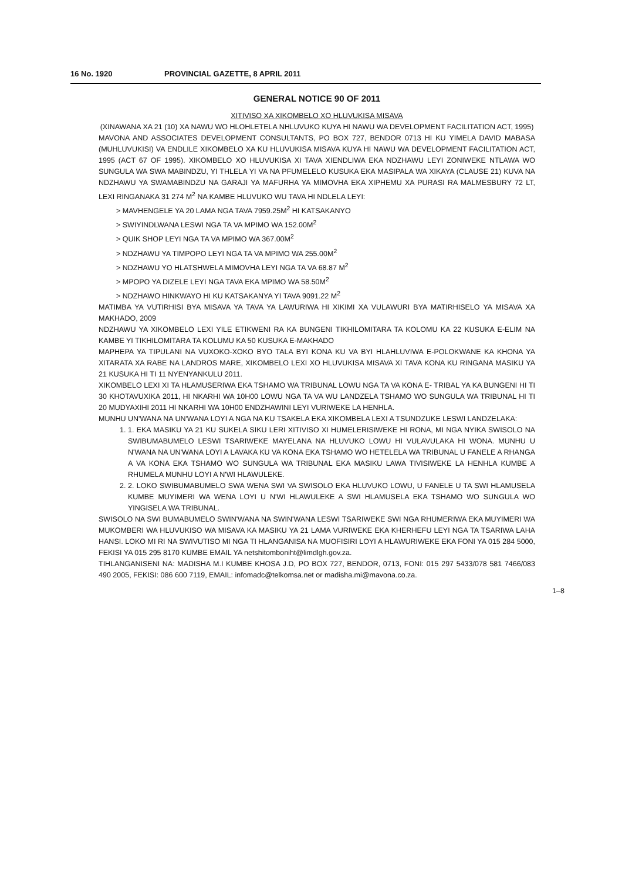16 No. 1920 PROVINCIAL GAZETTE, 8 APRIL 2011
GENERAL NOTICE 90 OF 2011
XITIVISO XA XIKOMBELO XO HLUVUKISA MISAVA
(XINAWANA XA 21 (10) XA NAWU WO HLOHLETELA NHLUVUKO KUYA HI NAWU WA DEVELOPMENT FACILITATION ACT, 1995)
MAVONA AND ASSOCIATES DEVELOPMENT CONSULTANTS, PO BOX 727, BENDOR 0713 HI KU YIMELA DAVID MABASA (MUHLUVUKISI) VA ENDLILE XIKOMBELO XA KU HLUVUKISA MISAVA KUYA HI NAWU WA DEVELOPMENT FACILITATION ACT, 1995 (ACT 67 OF 1995). XIKOMBELO XO HLUVUKISA XI TAVA XIENDLIWA EKA NDZHAWU LEYI ZONIWEKE NTLAWA WO SUNGULA WA SWA MABINDZU, YI THLELA YI VA NA PFUMELELO KUSUKA EKA MASIPALA WA XIKAYA (CLAUSE 21) KUVA NA NDZHAWU YA SWAMABINDZU NA GARAJI YA MAFURHA YA MIMOVHA EKA XIPHEMU XA PURASI RA MALMESBURY 72 LT, LEXI RINGANAKA 31 274 M<sup>2</sup> NA KAMBE HLUVUKO WU TAVA HI NDLELA LEYI:
> MAVHENGELE YA 20 LAMA NGA TAVA 7959.25M<sup>2</sup> HI KATSAKANYO
> SWIYINDLWANA LESWI NGA TA VA MPIMO WA 152.00M<sup>2</sup>
> QUIK SHOP LEYI NGA TA VA MPIMO WA 367.00M<sup>2</sup>
> NDZHAWU YA TIMPOPO LEYI NGA TA VA MPIMO WA 255.00M<sup>2</sup>
> NDZHAWU YO HLATSHWELA MIMOVHA LEYI NGA TA VA 68.87 M<sup>2</sup>
> MPOPO YA DIZELE LEYI NGA TAVA EKA MPIMO WA 58.50M<sup>2</sup>
> NDZHAWO HINKWAYO HI KU KATSAKANYA YI TAVA 9091.22 M<sup>2</sup>
MATIMBA YA VUTIRHISI BYA MISAVA YA TAVA YA LAWURIWA HI XIKIMI XA VULAWURI BYA MATIRHISELO YA MISAVA XA MAKHADO, 2009
NDZHAWU YA XIKOMBELO LEXI YILE ETIKWENI RA KA BUNGENI TIKHILOMITARA TA KOLOMU KA 22 KUSUKA E-ELIM NA KAMBE YI TIKHILOMITARA TA KOLUMU KA 50 KUSUKA E-MAKHADO
MAPHEPA YA TIPULANI NA VUXOKO-XOKO BYO TALA BYI KONA KU VA BYI HLAHLUVIWA E-POLOKWANE KA KHONA YA XITARATA XA RABE NA LANDROS MARE, XIKOMBELO LEXI XO HLUVUKISA MISAVA XI TAVA KONA KU RINGANA MASIKU YA 21 KUSUKA HI TI 11 NYENYANKULU 2011.
XIKOMBELO LEXI XI TA HLAMUSERIWA EKA TSHAMO WA TRIBUNAL LOWU NGA TA VA KONA E- TRIBAL YA KA BUNGENI HI TI 30 KHOTAVUXIKA 2011, HI NKARHI WA 10H00 LOWU NGA TA VA WU LANDZELA TSHAMO WO SUNGULA WA TRIBUNAL HI TI 20 MUDYAXIHI 2011 HI NKARHI WA 10H00 ENDZHAWINI LEYI VURIWEKE LA HENHLA.
MUNHU UN'WANA NA UN'WANA LOYI A NGA NA KU TSAKELA EKA XIKOMBELA LEXI A TSUNDZUKE LESWI LANDZELAKA:
1. 1. EKA MASIKU YA 21 KU SUKELA SIKU LERI XITIVISO XI HUMELERISIWEKE HI RONA, MI NGA NYIKA SWISOLO NA SWIBUMABUMELO LESWI TSARIWEKE MAYELANA NA HLUVUKO LOWU HI VULAVULAKA HI WONA. MUNHU U N'WANA NA UN'WANA LOYI A LAVAKA KU VA KONA EKA TSHAMO WO HETELELA WA TRIBUNAL U FANELE A RHANGA A VA KONA EKA TSHAMO WO SUNGULA WA TRIBUNAL EKA MASIKU LAWA TIVISIWEKE LA HENHLA KUMBE A RHUMELA MUNHU LOYI A N'WI HLAWULEKE.
2. 2. LOKO SWIBUMABUMELO SWA WENA SWI VA SWISOLO EKA HLUVUKO LOWU, U FANELE U TA SWI HLAMUSELA KUMBE MUYIMERI WA WENA LOYI U N'WI HLAWULEKE A SWI HLAMUSELA EKA TSHAMO WO SUNGULA WO YINGISELA WA TRIBUNAL.
SWISOLO NA SWI BUMABUMELO SWIN'WANA NA SWIN'WANA LESWI TSARIWEKE SWI NGA RHUMERIWA EKA MUYIMERI WA MUKOMBERI WA HLUVUKISO WA MISAVA KA MASIKU YA 21 LAMA VURIWEKE EKA KHERHEFU LEYI NGA TA TSARIWA LAHA HANSI. LOKO MI RI NA SWIVUTISO MI NGA TI HLANGANISA NA MUOFISIRI LOYI A HLAWURIWEKE EKA FONI YA 015 284 5000, FEKISI YA 015 295 8170 KUMBE EMAIL YA netshitomboniht@limdlgh.gov.za.
TIHLANGANISENI NA: MADISHA M.I KUMBE KHOSA J.D, PO BOX 727, BENDOR, 0713, FONI: 015 297 5433/078 581 7466/083 490 2005, FEKISI: 086 600 7119, EMAIL: infomadc@telkomsa.net or madisha.mi@mavona.co.za.
1–8